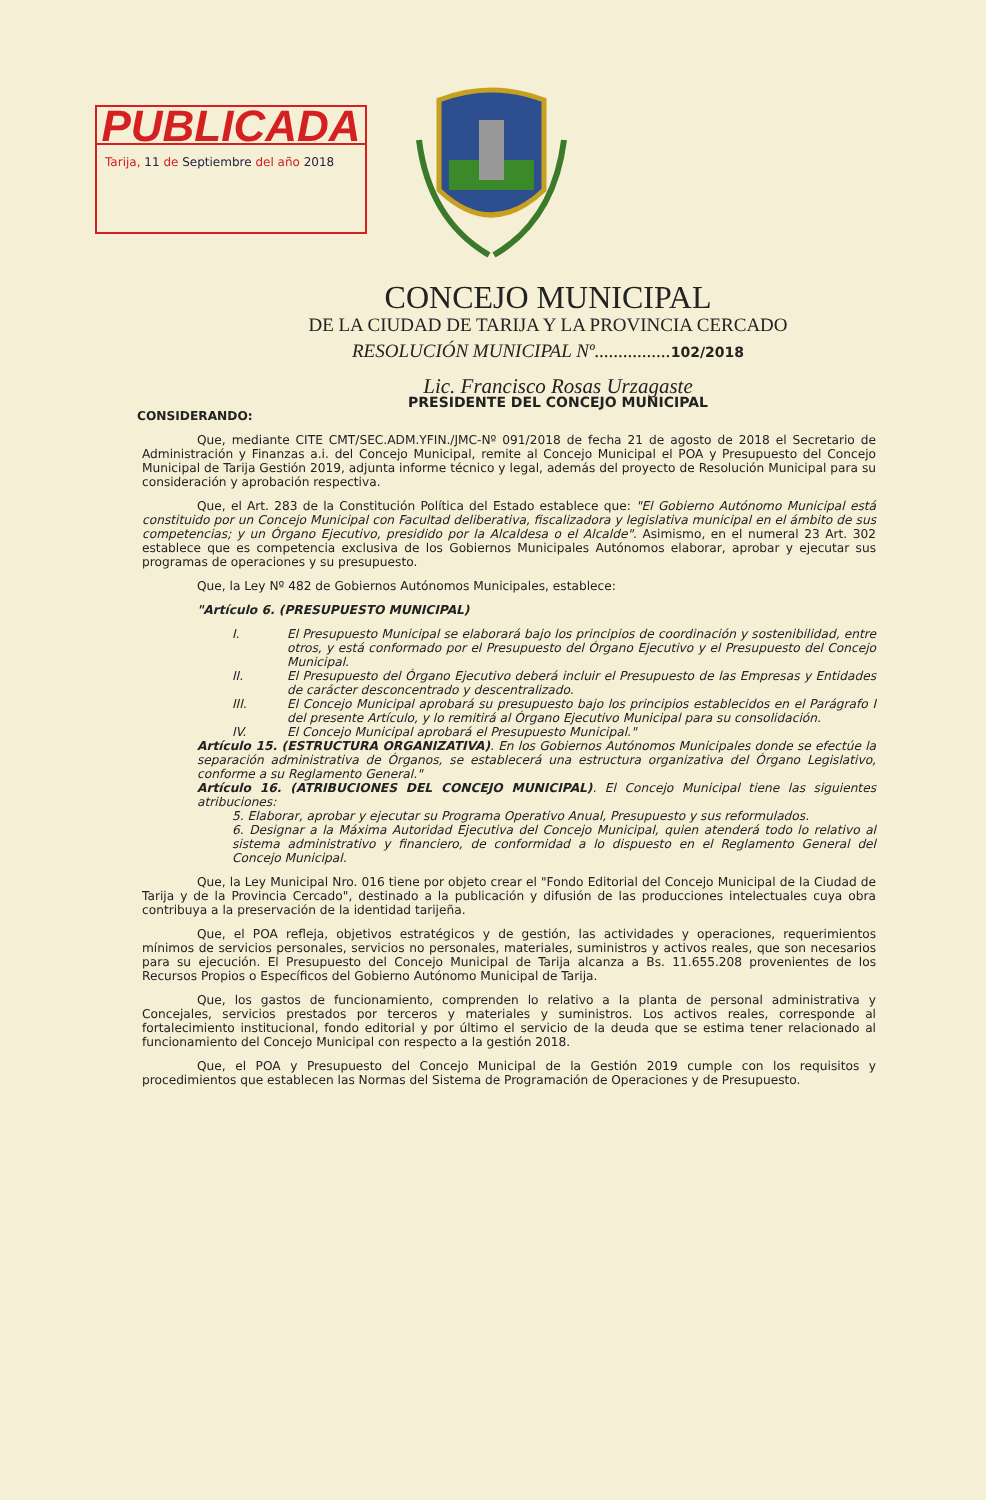PUBLICADA
Tarija, 11 de Septiembre del año 2018
CONCEJO MUNICIPAL
DE LA CIUDAD DE TARIJA Y LA PROVINCIA CERCADO
RESOLUCIÓN MUNICIPAL Nº................102/2018
Lic. Francisco Rosas Urzagaste
PRESIDENTE DEL CONCEJO MUNICIPAL
CONSIDERANDO:
Que, mediante CITE CMT/SEC.ADM.YFIN./JMC-Nº 091/2018 de fecha 21 de agosto de 2018 el Secretario de Administración y Finanzas a.i. del Concejo Municipal, remite al Concejo Municipal el POA y Presupuesto del Concejo Municipal de Tarija Gestión 2019, adjunta informe técnico y legal, además del proyecto de Resolución Municipal para su consideración y aprobación respectiva.
Que, el Art. 283 de la Constitución Política del Estado establece que: "El Gobierno Autónomo Municipal está constituido por un Concejo Municipal con Facultad deliberativa, fiscalizadora y legislativa municipal en el ámbito de sus competencias; y un Órgano Ejecutivo, presidido por la Alcaldesa o el Alcalde". Asimismo, en el numeral 23 Art. 302 establece que es competencia exclusiva de los Gobiernos Municipales Autónomos elaborar, aprobar y ejecutar sus programas de operaciones y su presupuesto.
Que, la Ley Nº 482 de Gobiernos Autónomos Municipales, establece:
"Artículo 6. (PRESUPUESTO MUNICIPAL)
I. El Presupuesto Municipal se elaborará bajo los principios de coordinación y sostenibilidad, entre otros, y está conformado por el Presupuesto del Órgano Ejecutivo y el Presupuesto del Concejo Municipal.
II. El Presupuesto del Órgano Ejecutivo deberá incluir el Presupuesto de las Empresas y Entidades de carácter desconcentrado y descentralizado.
III. El Concejo Municipal aprobará su presupuesto bajo los principios establecidos en el Parágrafo I del presente Artículo, y lo remitirá al Órgano Ejecutivo Municipal para su consolidación.
IV. El Concejo Municipal aprobará el Presupuesto Municipal."
Artículo 15. (ESTRUCTURA ORGANIZATIVA). En los Gobiernos Autónomos Municipales donde se efectúe la separación administrativa de Órganos, se establecerá una estructura organizativa del Órgano Legislativo, conforme a su Reglamento General."
Artículo 16. (ATRIBUCIONES DEL CONCEJO MUNICIPAL). El Concejo Municipal tiene las siguientes atribuciones:
5. Elaborar, aprobar y ejecutar su Programa Operativo Anual, Presupuesto y sus reformulados.
6. Designar a la Máxima Autoridad Ejecutiva del Concejo Municipal, quien atenderá todo lo relativo al sistema administrativo y financiero, de conformidad a lo dispuesto en el Reglamento General del Concejo Municipal.
Que, la Ley Municipal Nro. 016 tiene por objeto crear el "Fondo Editorial del Concejo Municipal de la Ciudad de Tarija y de la Provincia Cercado", destinado a la publicación y difusión de las producciones intelectuales cuya obra contribuya a la preservación de la identidad tarijeña.
Que, el POA refleja, objetivos estratégicos y de gestión, las actividades y operaciones, requerimientos mínimos de servicios personales, servicios no personales, materiales, suministros y activos reales, que son necesarios para su ejecución. El Presupuesto del Concejo Municipal de Tarija alcanza a Bs. 11.655.208 provenientes de los Recursos Propios o Específicos del Gobierno Autónomo Municipal de Tarija.
Que, los gastos de funcionamiento, comprenden lo relativo a la planta de personal administrativa y Concejales, servicios prestados por terceros y materiales y suministros. Los activos reales, corresponde al fortalecimiento institucional, fondo editorial y por último el servicio de la deuda que se estima tener relacionado al funcionamiento del Concejo Municipal con respecto a la gestión 2018.
Que, el POA y Presupuesto del Concejo Municipal de la Gestión 2019 cumple con los requisitos y procedimientos que establecen las Normas del Sistema de Programación de Operaciones y de Presupuesto.